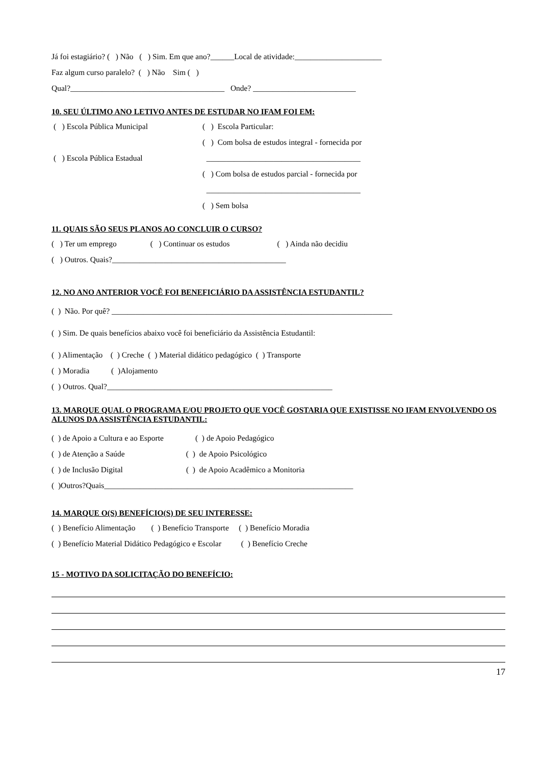Já foi estagiário? ( ) Não ( ) Sim. Em que ano?______Local de atividade:______________________
Faz algum curso paralelo? ( ) Não Sim ( )
Qual?_______________________________________ Onde? __________________________
10. SEU ÚLTIMO ANO LETIVO ANTES DE ESTUDAR NO IFAM FOI EM:
( ) Escola Pública Municipal
( ) Escola Pública Estadual
( ) Escola Particular:
( ) Com bolsa de estudos integral - fornecida por
_______________________________________
( ) Com bolsa de estudos parcial - fornecida por
_______________________________________
( ) Sem bolsa
11. QUAIS SÃO SEUS PLANOS AO CONCLUIR O CURSO?
( ) Ter um emprego ( ) Continuar os estudos ( ) Ainda não decidiu
( ) Outros. Quais?____________________________________________
12. NO ANO ANTERIOR VOCÊ FOI BENEFICIÁRIO DA ASSISTÊNCIA ESTUDANTIL?
( ) Não. Por quê? _______________________________________________________________________
( ) Sim. De quais benefícios abaixo você foi beneficiário da Assistência Estudantil:
( ) Alimentação ( ) Creche ( ) Material didático pedagógico ( ) Transporte
( ) Moradia ( )Alojamento
( ) Outros. Qual?_________________________________________________________
13. MARQUE QUAL O PROGRAMA E/OU PROJETO QUE VOCÊ GOSTARIA QUE EXISTISSE NO IFAM ENVOLVENDO OS ALUNOS DA ASSISTÊNCIA ESTUDANTIL:
( ) de Apoio a Cultura e ao Esporte ( ) de Apoio Pedagógico
( ) de Atenção a Saúde ( ) de Apoio Psicológico
( ) de Inclusão Digital ( ) de Apoio Acadêmico a Monitoria
( )Outros?Quais_______________________________________________________________
14. MARQUE O(S) BENEFÍCIO(S) DE SEU INTERESSE:
( ) Benefício Alimentação ( ) Benefício Transporte ( ) Benefício Moradia
( ) Benefício Material Didático Pedagógico e Escolar ( ) Benefício Creche
15 - MOTIVO DA SOLICITAÇÃO DO BENEFÍCIO:
17